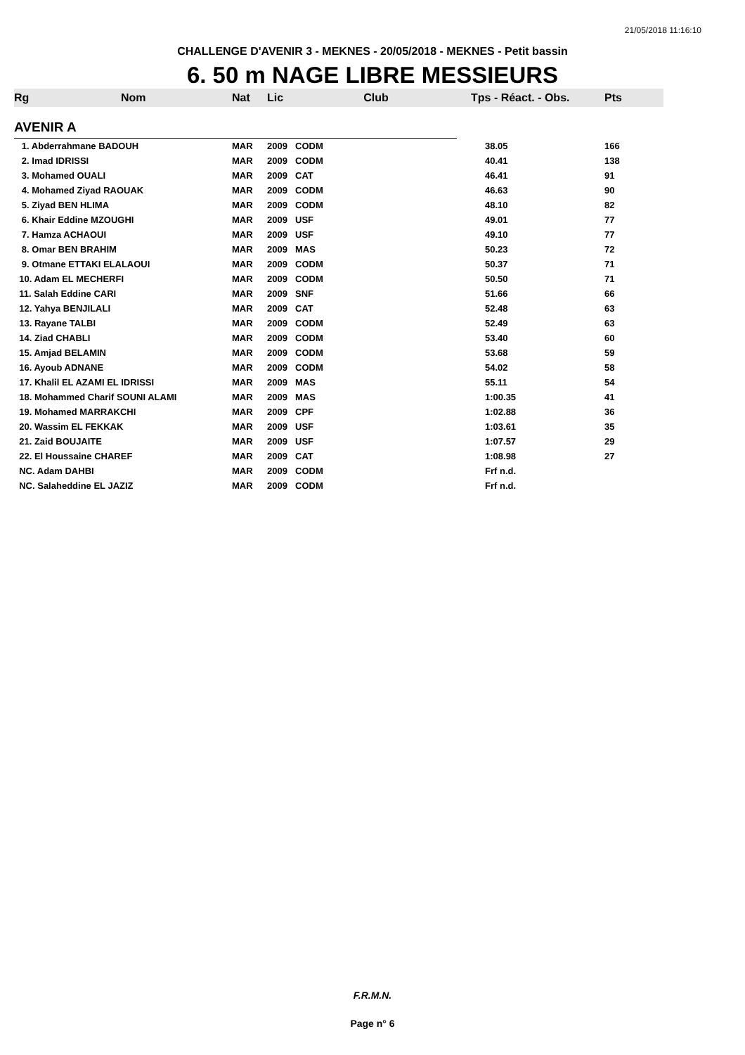21/05/2018 11:16:10
CHALLENGE D'AVENIR 3 - MEKNES - 20/05/2018 - MEKNES - Petit bassin
6. 50 m NAGE LIBRE MESSIEURS
| Rg | Nom | Nat | Lic | Club | Tps - Réact. - Obs. | Pts |
| --- | --- | --- | --- | --- | --- | --- |
| AVENIR A | | | | | | |
| 1. Abderrahmane BADOUH | | MAR | 2009 | CODM | 38.05 | 166 |
| 2. Imad IDRISSI | | MAR | 2009 | CODM | 40.41 | 138 |
| 3. Mohamed OUALI | | MAR | 2009 | CAT | 46.41 | 91 |
| 4. Mohamed Ziyad RAOUAK | | MAR | 2009 | CODM | 46.63 | 90 |
| 5. Ziyad BEN HLIMA | | MAR | 2009 | CODM | 48.10 | 82 |
| 6. Khair Eddine MZOUGHI | | MAR | 2009 | USF | 49.01 | 77 |
| 7. Hamza ACHAOUI | | MAR | 2009 | USF | 49.10 | 77 |
| 8. Omar BEN BRAHIM | | MAR | 2009 | MAS | 50.23 | 72 |
| 9. Otmane ETTAKI ELALAOUI | | MAR | 2009 | CODM | 50.37 | 71 |
| 10. Adam EL MECHERFI | | MAR | 2009 | CODM | 50.50 | 71 |
| 11. Salah Eddine CARI | | MAR | 2009 | SNF | 51.66 | 66 |
| 12. Yahya BENJILALI | | MAR | 2009 | CAT | 52.48 | 63 |
| 13. Rayane TALBI | | MAR | 2009 | CODM | 52.49 | 63 |
| 14. Ziad CHABLI | | MAR | 2009 | CODM | 53.40 | 60 |
| 15. Amjad BELAMIN | | MAR | 2009 | CODM | 53.68 | 59 |
| 16. Ayoub ADNANE | | MAR | 2009 | CODM | 54.02 | 58 |
| 17. Khalil EL AZAMI EL IDRISSI | | MAR | 2009 | MAS | 55.11 | 54 |
| 18. Mohammed Charif SOUNI ALAMI | | MAR | 2009 | MAS | 1:00.35 | 41 |
| 19. Mohamed MARRAKCHI | | MAR | 2009 | CPF | 1:02.88 | 36 |
| 20. Wassim EL FEKKAK | | MAR | 2009 | USF | 1:03.61 | 35 |
| 21. Zaid BOUJAITE | | MAR | 2009 | USF | 1:07.57 | 29 |
| 22. El Houssaine CHAREF | | MAR | 2009 | CAT | 1:08.98 | 27 |
| NC. Adam DAHBI | | MAR | 2009 | CODM | Frf n.d. | |
| NC. Salaheddine EL JAZIZ | | MAR | 2009 | CODM | Frf n.d. | |
F.R.M.N.
Page n° 6